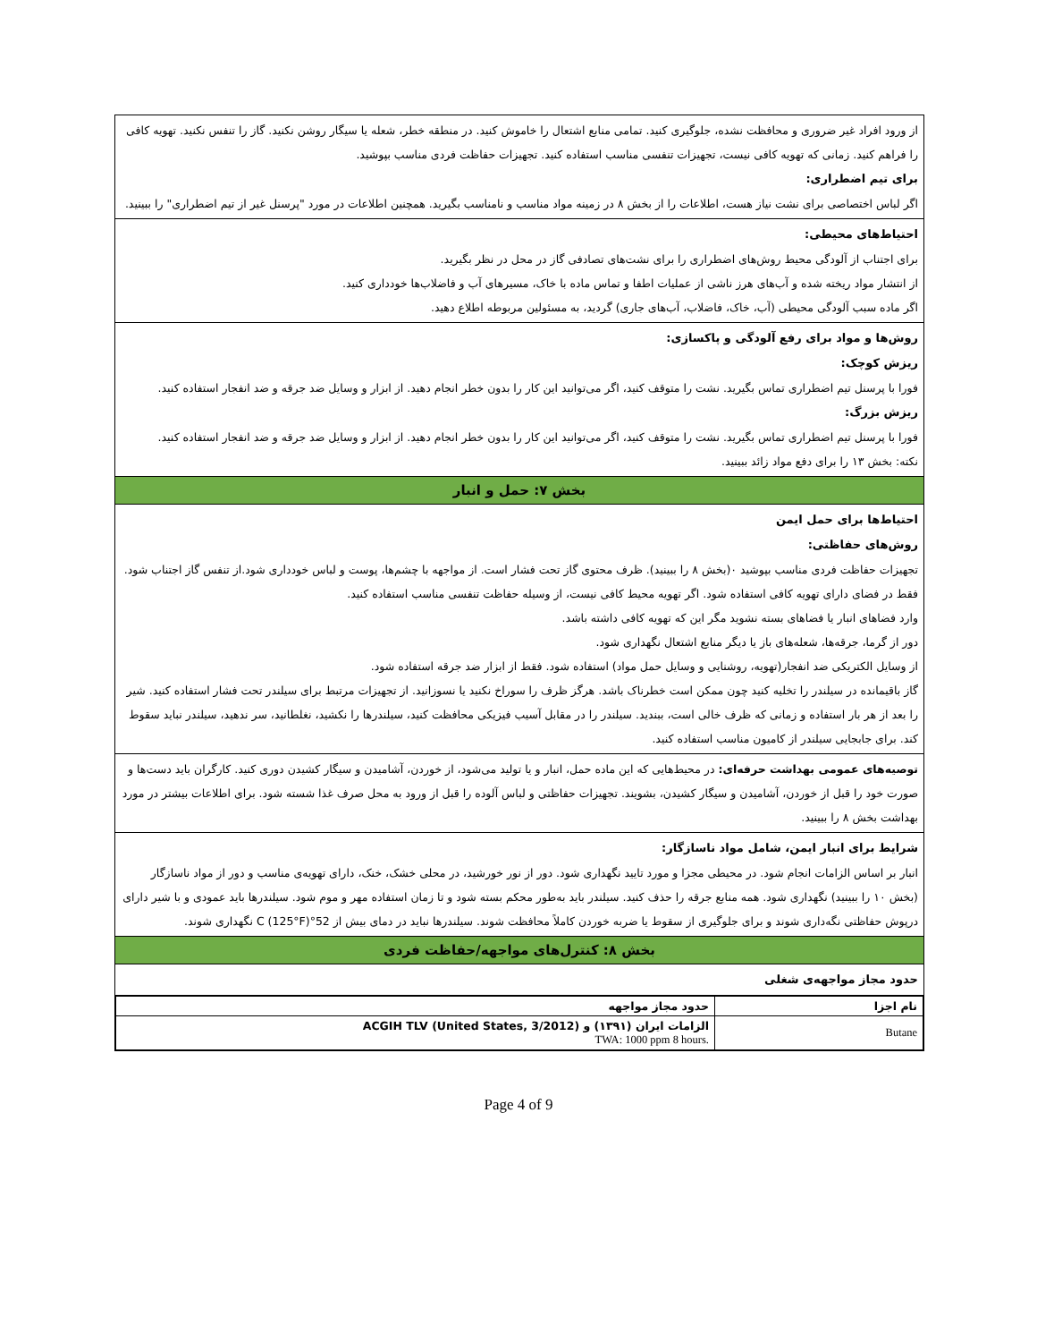از ورود افراد غیر ضروری و محافظت نشده، جلوگیری کنید. تمامی منابع اشتعال را خاموش کنید. در منطقه خطر، شعله یا سیگار روشن نکنید. گاز را تنفس نکنید. تهویه کافی را فراهم کنید. زمانی که تهویه کافی نیست، تجهیزات تنفسی مناسب استفاده کنید. تجهیزات حفاظت فردی مناسب بپوشید.
برای تیم اضطراری:
اگر لباس اختصاصی برای نشت نیاز هست، اطلاعات را از بخش ۸ در زمینه مواد مناسب و نامناسب بگیرید. همچنین اطلاعات در مورد "پرسنل غیر از تیم اضطراری" را ببینید.
احتیاط‌های محیطی:
برای اجتناب از آلودگی محیط روش‌های اضطراری را برای نشت‌های تصادفی گاز در محل در نظر بگیرید.
از انتشار مواد ریخته شده و آب‌های هرز ناشی از عملیات اطفا و تماس ماده با خاک، مسیرهای آب و فاضلاب‌ها خودداری کنید.
اگر ماده سبب آلودگی محیطی (آب، خاک، فاضلاب، آب‌های جاری) گردید، به مسئولین مربوطه اطلاع دهید.
روش‌ها و مواد برای رفع آلودگی و پاکسازی:
ریزش کوچک:
فورا با پرسنل تیم اضطراری تماس بگیرید. نشت را متوقف کنید، اگر می‌توانید این کار را بدون خطر انجام دهید. از ابزار و وسایل ضد جرقه و ضد انفجار استفاده کنید.
ریزش بزرگ:
فورا با پرسنل تیم اضطراری تماس بگیرید. نشت را متوقف کنید، اگر می‌توانید این کار را بدون خطر انجام دهید. از ابزار و وسایل ضد جرقه و ضد انفجار استفاده کنید.
نکته: بخش ۱۳ را برای دفع مواد زائد ببینید.
بخش ۷: حمل و انبار
احتیاط‌ها برای حمل ایمن
روش‌های حفاظتی:
تجهیزات حفاظت فردی مناسب بپوشید ۰(بخش ۸ را ببینید). ظرف محتوی گاز تحت فشار است. از مواجهه با چشم‌ها، پوست و لباس خودداری شود.از تنفس گاز اجتناب شود. فقط در فضای دارای تهویه کافی استفاده شود. اگر تهویه محیط کافی نیست، از وسیله حفاظت تنفسی مناسب استفاده کنید.
وارد فضاهای انبار یا فضاهای بسته نشوید مگر این که تهویه کافی داشته باشد.
دور از گرما، جرقه‌ها، شعله‌های باز یا دیگر منابع اشتعال نگهداری شود.
از وسایل الکتریکی ضد انفجار(تهویه، روشنایی و وسایل حمل مواد) استفاده شود. فقط از ابزار ضد جرقه استفاده شود.
گاز باقیمانده در سیلندر را تخلیه کنید چون ممکن است خطرناک باشد. هرگز ظرف را سوراخ نکنید یا نسوزانید. از تجهیزات مرتبط برای سیلندر تحت فشار استفاده کنید. شیر را بعد از هر بار استفاده و زمانی که ظرف خالی است، ببندید. سیلندر را در مقابل آسیب فیزیکی محافظت کنید، سیلندرها را نکشید، نغلطانید، سر ندهید، سیلندر نباید سقوط کند. برای جابجایی سیلندر از کامیون مناسب استفاده کنید.
توصیه‌های عمومی بهداشت حرفه‌ای: در محیط‌هایی که این ماده حمل، انبار و یا تولید می‌شود، از خوردن، آشامیدن و سیگار کشیدن دوری کنید. کارگران باید دست‌ها و صورت خود را قبل از خوردن، آشامیدن و سیگار کشیدن، بشویند. تجهیزات حفاظتی و لباس آلوده را قبل از ورود به محل صرف غذا شسته شود. برای اطلاعات بیشتر در مورد بهداشت بخش ۸ را ببینید.
شرایط برای انبار ایمن، شامل مواد ناسازگار:
انبار بر اساس الزامات انجام شود. در محیطی مجزا و مورد تایید نگهداری شود. دور از نور خورشید، در محلی خشک، خنک، دارای تهویه‌ی مناسب و دور از مواد ناسازگار (بخش ۱۰ را ببینید) نگهداری شود. همه منابع جرقه را حذف کنید. سیلندر باید به‌طور محکم بسته شود و تا زمان استفاده مهر و موم شود. سیلندرها باید عمودی و با شیر دارای درپوش حفاظتی نگه‌داری شوند و برای جلوگیری از سقوط یا ضربه خوردن کاملاً محافظت شوند. سیلندرها نباید در دمای بیش از 52°C (125°F) نگهداری شوند.
بخش ۸: کنترل‌های مواجهه/حفاظت فردی
حدود مجاز مواجهه‌ی شغلی
| نام اجزا | حدود مجاز مواجهه |
| --- | --- |
| Butane | الزامات ایران (۱۳۹۱) و ACGIH TLV (United States, 3/2012) TWA: 1000 ppm 8 hours. |
Page 4 of 9